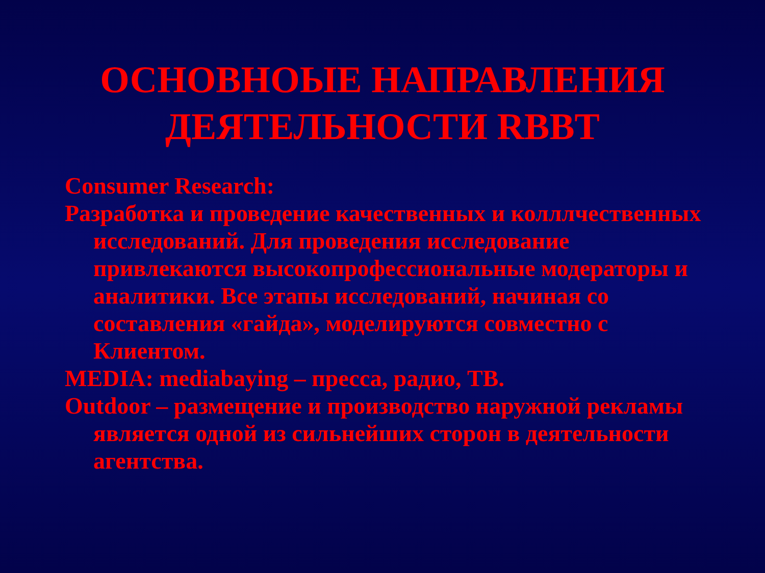ОСНОВНОЫЕ НАПРАВЛЕНИЯ
ДЕЯТЕЛЬНОСТИ RBBT
Consumer Research:
Разработка и проведение качественных и колллчественных исследований. Для проведения исследование привлекаются высокопрофессиональные модераторы и аналитики. Все этапы исследований, начиная со составления «гайда», моделируются совместно с Клиентом.
MEDIA: mediabaying – пресса, радио, ТВ.
Outdoor – размещение и производство наружной рекламы является одной из сильнейших сторон в деятельности агентства.